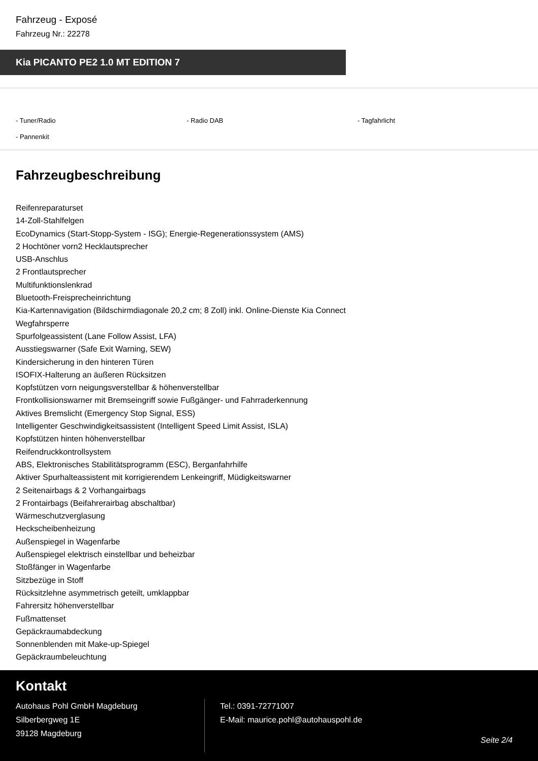Fahrzeug - Exposé
Fahrzeug Nr.: 22278
Kia PICANTO PE2 1.0 MT EDITION 7
- Tuner/Radio
- Radio DAB
- Tagfahrlicht
- Pannenkit
Fahrzeugbeschreibung
Reifenreparaturset
14-Zoll-Stahlfelgen
EcoDynamics (Start-Stopp-System - ISG); Energie-Regenerationssystem (AMS)
2 Hochtöner vorn2 Hecklautsprecher
USB-Anschlus
2 Frontlautsprecher
Multifunktionslenkrad
Bluetooth-Freisprecheinrichtung
Kia-Kartennavigation (Bildschirmdiagonale 20,2 cm; 8 Zoll) inkl. Online-Dienste Kia Connect
Wegfahrsperre
Spurfolgeassistent (Lane Follow Assist, LFA)
Ausstiegswarner (Safe Exit Warning, SEW)
Kindersicherung in den hinteren Türen
ISOFIX-Halterung an äußeren Rücksitzen
Kopfstützen vorn neigungsverstellbar & höhenverstellbar
Frontkollisionswarner mit Bremseingriff sowie Fußgänger- und Fahrraderkennung
Aktives Bremslicht (Emergency Stop Signal, ESS)
Intelligenter Geschwindigkeitsassistent (Intelligent Speed Limit Assist, ISLA)
Kopfstützen hinten höhenverstellbar
Reifendruckkontrollsystem
ABS, Elektronisches Stabilitätsprogramm (ESC), Berganfahrhilfe
Aktiver Spurhalteassistent mit korrigierendem Lenkeingriff, Müdigkeitswarner
2 Seitenairbags & 2 Vorhangairbags
2 Frontairbags (Beifahrerairbag abschaltbar)
Wärmeschutzverglasung
Heckscheibenheizung
Außenspiegel in Wagenfarbe
Außenspiegel elektrisch einstellbar und beheizbar
Stoßfänger in Wagenfarbe
Sitzbezüge in Stoff
Rücksitzlehne asymmetrisch geteilt, umklappbar
Fahrersitz höhenverstellbar
Fußmattenset
Gepäckraumabdeckung
Sonnenblenden mit Make-up-Spiegel
Gepäckraumbeleuchtung
Kontakt
Autohaus Pohl GmbH Magdeburg
Silberbergweg 1E
39128 Magdeburg
Tel.: 0391-72771007
E-Mail: maurice.pohl@autohauspohl.de
Seite 2/4